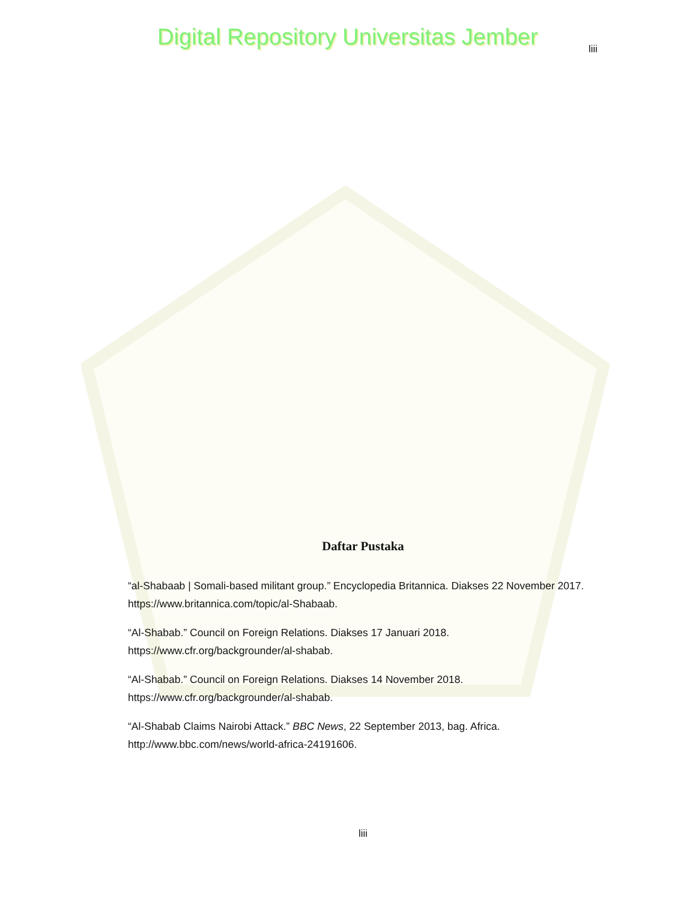Digital Repository Universitas Jember
liii
Daftar Pustaka
“al-Shabaab | Somali-based militant group.” Encyclopedia Britannica. Diakses 22 November 2017. https://www.britannica.com/topic/al-Shabaab.
“Al-Shabab.” Council on Foreign Relations. Diakses 17 Januari 2018. https://www.cfr.org/backgrounder/al-shabab.
“Al-Shabab.” Council on Foreign Relations. Diakses 14 November 2018. https://www.cfr.org/backgrounder/al-shabab.
“Al-Shabab Claims Nairobi Attack.” BBC News, 22 September 2013, bag. Africa. http://www.bbc.com/news/world-africa-24191606.
liii